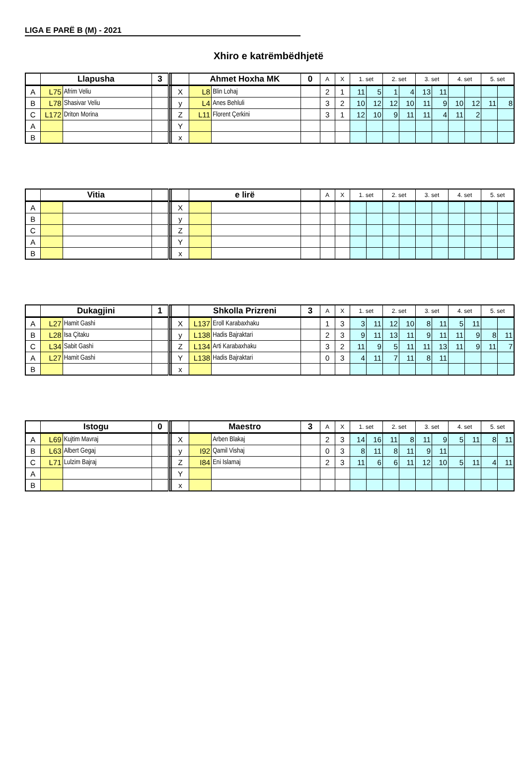LIGA E PARË B (M) - 2021
Xhiro e katrëmbëdhjetë
| | Llapusha | | 3 | | | Ahmet Hoxha MK | | 0 | A | X | 1. set | | 2. set | | 3. set | | 4. set | | 5. set | |
| --- | --- | --- | --- | --- | --- | --- | --- | --- | --- | --- | --- | --- | --- | --- | --- | --- | --- | --- | --- | --- |
| A | L75 | Afrim Veliu | | | X | L8 | Blin Lohaj | | 2 | 1 | 11 | 5 | 1 | 4 | 13 | 11 | | | | |
| B | L78 | Shasivar Veliu | | | y | L4 | Anes Behluli | | 3 | 2 | 10 | 12 | 12 | 10 | 11 | 9 | 10 | 12 | 11 | 8 |
| C | L172 | Driton Morina | | | Z | L11 | Florent Çerkini | | 3 | 1 | 12 | 10 | 9 | 11 | 11 | 4 | 11 | 2 | | |
| A | | | | | Y | | | | | | | | | | | | | | | |
| B | | | | | x | | | | | | | | | | | | | | | |
| | Vitia | | | | | e lirë | | | A | X | 1. set | | 2. set | | 3. set | | 4. set | | 5. set | |
| --- | --- | --- | --- | --- | --- | --- | --- | --- | --- | --- | --- | --- | --- | --- | --- | --- | --- | --- | --- | --- |
| A | | | | | X | | | | | | | | | | | | | | | |
| B | | | | | y | | | | | | | | | | | | | | | |
| C | | | | | Z | | | | | | | | | | | | | | | |
| A | | | | | Y | | | | | | | | | | | | | | | |
| B | | | | | x | | | | | | | | | | | | | | | |
| | Dukagjini | | 1 | | | Shkolla Prizreni | | 3 | A | X | 1. set | | 2. set | | 3. set | | 4. set | | 5. set | |
| --- | --- | --- | --- | --- | --- | --- | --- | --- | --- | --- | --- | --- | --- | --- | --- | --- | --- | --- | --- | --- |
| A | L27 | Hamit Gashi | | | X | L137 | Eroll Karabaxhaku | | 1 | 3 | 3 | 11 | 12 | 10 | 8 | 11 | 5 | 11 | | |
| B | L28 | Isa Çitaku | | | y | L138 | Hadis Bajraktari | | 2 | 3 | 9 | 11 | 13 | 11 | 9 | 11 | 11 | 9 | 8 | 11 |
| C | L34 | Sabit Gashi | | | Z | L134 | Arti Karabaxhaku | | 3 | 2 | 11 | 9 | 5 | 11 | 11 | 13 | 11 | 9 | 11 | 7 |
| A | L27 | Hamit Gashi | | | Y | L138 | Hadis Bajraktari | | 0 | 3 | 4 | 11 | 7 | 11 | 8 | 11 | | | | |
| B | | | | | x | | | | | | | | | | | | | | | |
| | Istogu | | 0 | | | Maestro | | 3 | A | X | 1. set | | 2. set | | 3. set | | 4. set | | 5. set | |
| --- | --- | --- | --- | --- | --- | --- | --- | --- | --- | --- | --- | --- | --- | --- | --- | --- | --- | --- | --- | --- |
| A | L69 | Kujtim Mavraj | | | X | | Arben Blakaj | | 2 | 3 | 14 | 16 | 11 | 8 | 11 | 9 | 5 | 11 | 8 | 11 |
| B | L63 | Albert Gegaj | | | y | I92 | Qamil Vishaj | | 0 | 3 | 8 | 11 | 8 | 11 | 9 | 11 | | | | |
| C | L71 | Lulzim Bajraj | | | Z | I84 | Eni Islamaj | | 2 | 3 | 11 | 6 | 6 | 11 | 12 | 10 | 5 | 11 | 4 | 11 |
| A | | | | | Y | | | | | | | | | | | | | | | |
| B | | | | | x | | | | | | | | | | | | | | | |